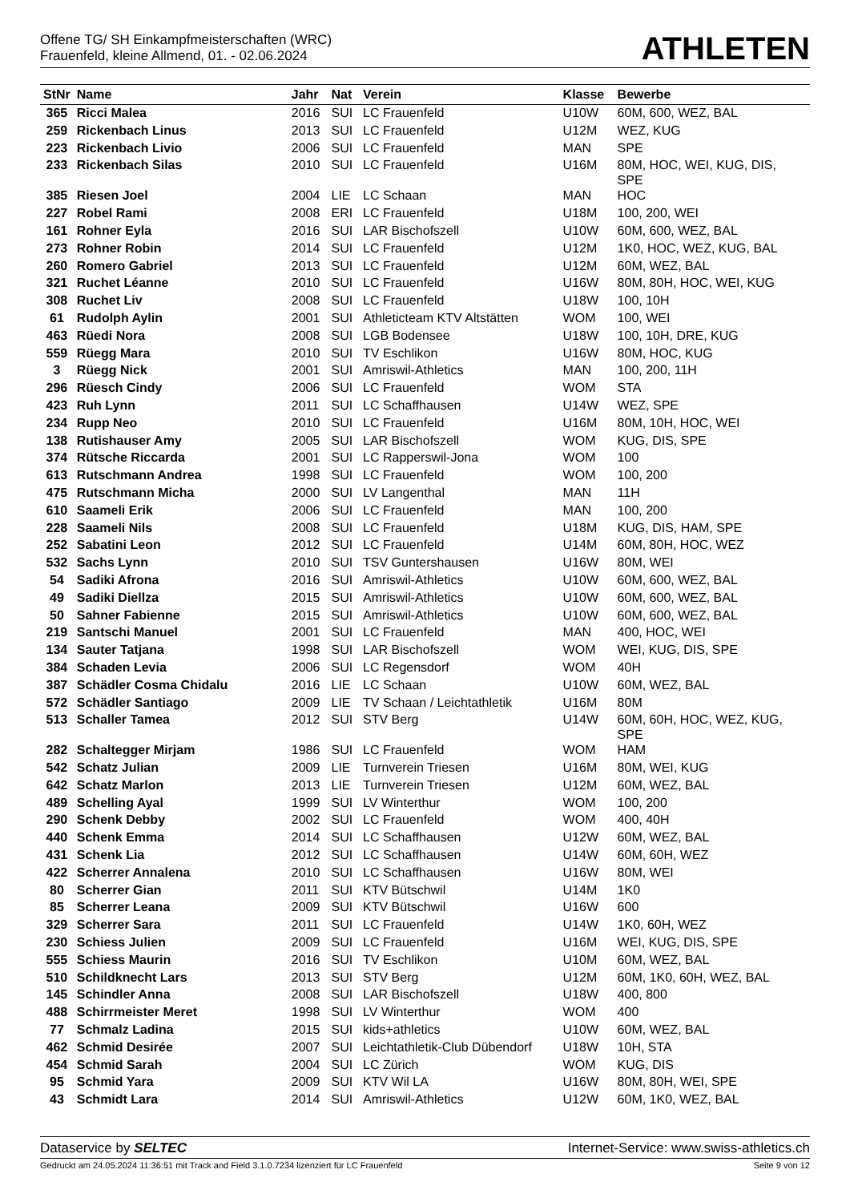Offene TG/ SH Einkampfmeisterschaften (WRC)
Frauenfeld, kleine Allmend, 01. - 02.06.2024
ATHLETEN
| StNr | Name | Jahr | Nat | Verein | Klasse | Bewerbe |
| --- | --- | --- | --- | --- | --- | --- |
| 365 | Ricci Malea | 2016 | SUI | LC Frauenfeld | U10W | 60M, 600, WEZ, BAL |
| 259 | Rickenbach Linus | 2013 | SUI | LC Frauenfeld | U12M | WEZ, KUG |
| 223 | Rickenbach Livio | 2006 | SUI | LC Frauenfeld | MAN | SPE |
| 233 | Rickenbach Silas | 2010 | SUI | LC Frauenfeld | U16M | 80M, HOC, WEI, KUG, DIS, SPE |
| 385 | Riesen Joel | 2004 | LIE | LC Schaan | MAN | HOC |
| 227 | Robel Rami | 2008 | ERI | LC Frauenfeld | U18M | 100, 200, WEI |
| 161 | Rohner Eyla | 2016 | SUI | LAR Bischofszell | U10W | 60M, 600, WEZ, BAL |
| 273 | Rohner Robin | 2014 | SUI | LC Frauenfeld | U12M | 1K0, HOC, WEZ, KUG, BAL |
| 260 | Romero Gabriel | 2013 | SUI | LC Frauenfeld | U12M | 60M, WEZ, BAL |
| 321 | Ruchet Léanne | 2010 | SUI | LC Frauenfeld | U16W | 80M, 80H, HOC, WEI, KUG |
| 308 | Ruchet Liv | 2008 | SUI | LC Frauenfeld | U18W | 100, 10H |
| 61 | Rudolph Aylin | 2001 | SUI | Athleticteam KTV Altstätten | WOM | 100, WEI |
| 463 | Rüedi Nora | 2008 | SUI | LGB Bodensee | U18W | 100, 10H, DRE, KUG |
| 559 | Rüegg Mara | 2010 | SUI | TV Eschlikon | U16W | 80M, HOC, KUG |
| 3 | Rüegg Nick | 2001 | SUI | Amriswil-Athletics | MAN | 100, 200, 11H |
| 296 | Rüesch Cindy | 2006 | SUI | LC Frauenfeld | WOM | STA |
| 423 | Ruh Lynn | 2011 | SUI | LC Schaffhausen | U14W | WEZ, SPE |
| 234 | Rupp Neo | 2010 | SUI | LC Frauenfeld | U16M | 80M, 10H, HOC, WEI |
| 138 | Rutishauser Amy | 2005 | SUI | LAR Bischofszell | WOM | KUG, DIS, SPE |
| 374 | Rütsche Riccarda | 2001 | SUI | LC Rapperswil-Jona | WOM | 100 |
| 613 | Rutschmann Andrea | 1998 | SUI | LC Frauenfeld | WOM | 100, 200 |
| 475 | Rutschmann Micha | 2000 | SUI | LV Langenthal | MAN | 11H |
| 610 | Saameli Erik | 2006 | SUI | LC Frauenfeld | MAN | 100, 200 |
| 228 | Saameli Nils | 2008 | SUI | LC Frauenfeld | U18M | KUG, DIS, HAM, SPE |
| 252 | Sabatini Leon | 2012 | SUI | LC Frauenfeld | U14M | 60M, 80H, HOC, WEZ |
| 532 | Sachs Lynn | 2010 | SUI | TSV Guntershausen | U16W | 80M, WEI |
| 54 | Sadiki Afrona | 2016 | SUI | Amriswil-Athletics | U10W | 60M, 600, WEZ, BAL |
| 49 | Sadiki Diellza | 2015 | SUI | Amriswil-Athletics | U10W | 60M, 600, WEZ, BAL |
| 50 | Sahner Fabienne | 2015 | SUI | Amriswil-Athletics | U10W | 60M, 600, WEZ, BAL |
| 219 | Santschi Manuel | 2001 | SUI | LC Frauenfeld | MAN | 400, HOC, WEI |
| 134 | Sauter Tatjana | 1998 | SUI | LAR Bischofszell | WOM | WEI, KUG, DIS, SPE |
| 384 | Schaden Levia | 2006 | SUI | LC Regensdorf | WOM | 40H |
| 387 | Schädler Cosma Chidalu | 2016 | LIE | LC Schaan | U10W | 60M, WEZ, BAL |
| 572 | Schädler Santiago | 2009 | LIE | TV Schaan / Leichtathletik | U16M | 80M |
| 513 | Schaller Tamea | 2012 | SUI | STV Berg | U14W | 60M, 60H, HOC, WEZ, KUG, SPE |
| 282 | Schaltegger Mirjam | 1986 | SUI | LC Frauenfeld | WOM | HAM |
| 542 | Schatz Julian | 2009 | LIE | Turnverein Triesen | U16M | 80M, WEI, KUG |
| 642 | Schatz Marlon | 2013 | LIE | Turnverein Triesen | U12M | 60M, WEZ, BAL |
| 489 | Schelling Ayal | 1999 | SUI | LV Winterthur | WOM | 100, 200 |
| 290 | Schenk Debby | 2002 | SUI | LC Frauenfeld | WOM | 400, 40H |
| 440 | Schenk Emma | 2014 | SUI | LC Schaffhausen | U12W | 60M, WEZ, BAL |
| 431 | Schenk Lia | 2012 | SUI | LC Schaffhausen | U14W | 60M, 60H, WEZ |
| 422 | Scherrer Annalena | 2010 | SUI | LC Schaffhausen | U16W | 80M, WEI |
| 80 | Scherrer Gian | 2011 | SUI | KTV Bütschwil | U14M | 1K0 |
| 85 | Scherrer Leana | 2009 | SUI | KTV Bütschwil | U16W | 600 |
| 329 | Scherrer Sara | 2011 | SUI | LC Frauenfeld | U14W | 1K0, 60H, WEZ |
| 230 | Schiess Julien | 2009 | SUI | LC Frauenfeld | U16M | WEI, KUG, DIS, SPE |
| 555 | Schiess Maurin | 2016 | SUI | TV Eschlikon | U10M | 60M, WEZ, BAL |
| 510 | Schildknecht Lars | 2013 | SUI | STV Berg | U12M | 60M, 1K0, 60H, WEZ, BAL |
| 145 | Schindler Anna | 2008 | SUI | LAR Bischofszell | U18W | 400, 800 |
| 488 | Schirrmeister Meret | 1998 | SUI | LV Winterthur | WOM | 400 |
| 77 | Schmalz Ladina | 2015 | SUI | kids+athletics | U10W | 60M, WEZ, BAL |
| 462 | Schmid Desirée | 2007 | SUI | Leichtathletik-Club Dübendorf | U18W | 10H, STA |
| 454 | Schmid Sarah | 2004 | SUI | LC Zürich | WOM | KUG, DIS |
| 95 | Schmid Yara | 2009 | SUI | KTV Wil LA | U16W | 80M, 80H, WEI, SPE |
| 43 | Schmidt Lara | 2014 | SUI | Amriswil-Athletics | U12W | 60M, 1K0, WEZ, BAL |
Dataservice by SELTEC Internet-Service: www.swiss-athletics.ch
Gedruckt am 24.05.2024 11:36:51 mit Track and Field 3.1.0.7234 lizenziert für LC Frauenfeld
Seite 9 von 12